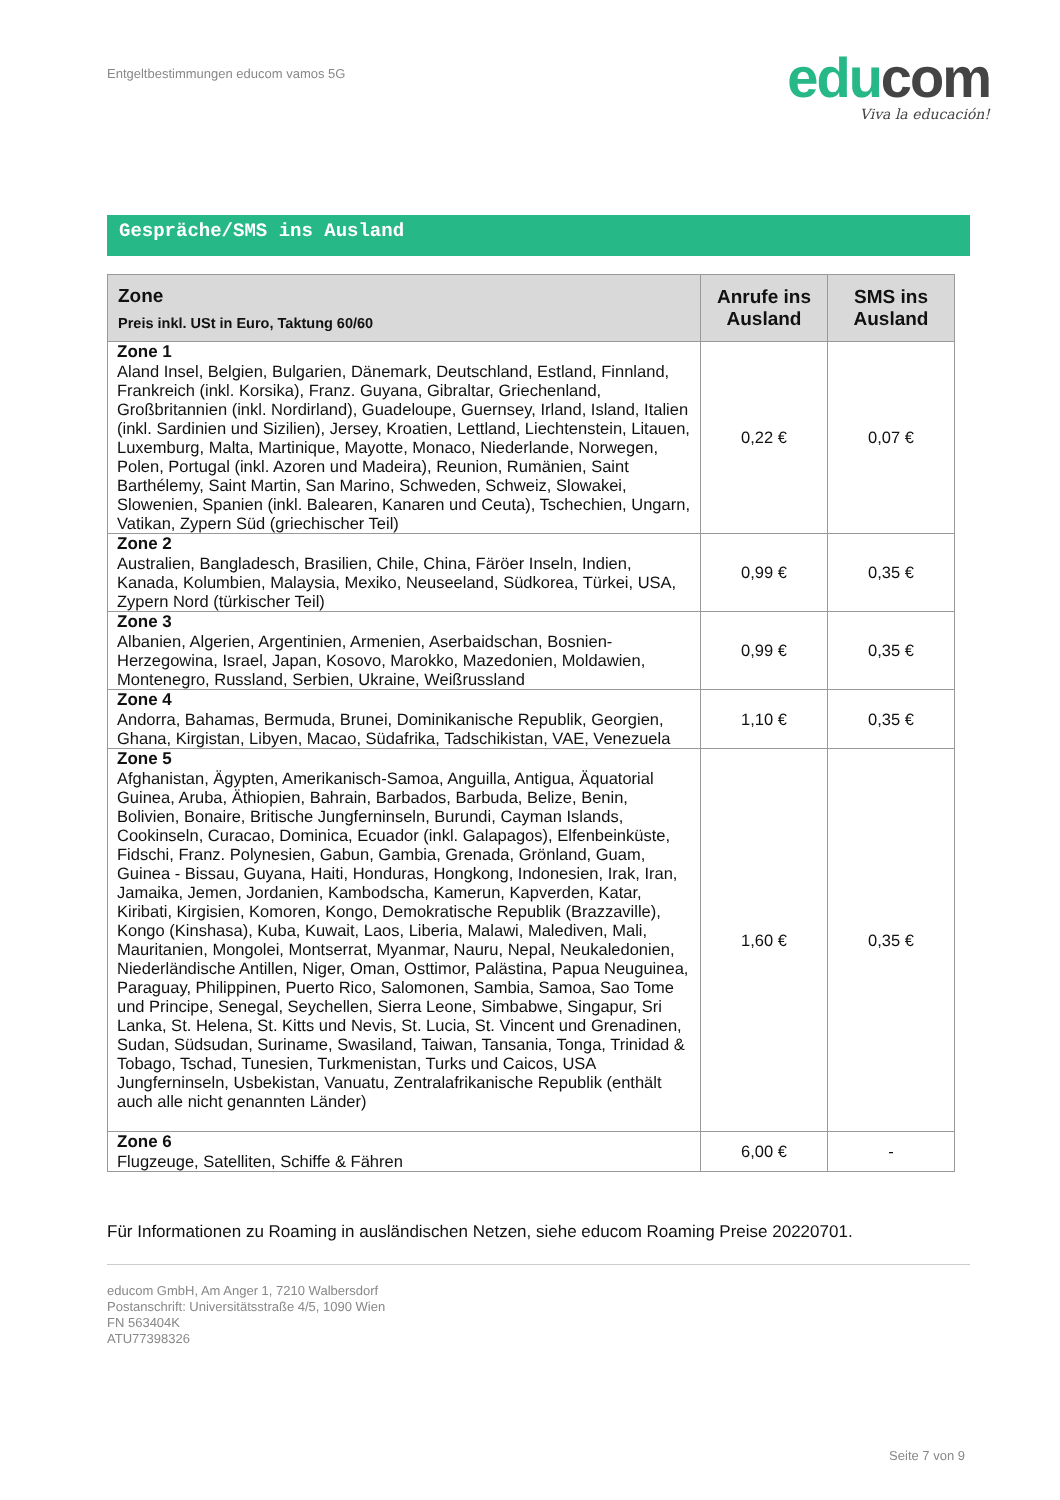Entgeltbestimmungen educom vamos 5G
edu com
Viva la educación!
Gespräche/SMS ins Ausland
| Zone Preis inkl. USt in Euro, Taktung 60/60 | Anrufe ins Ausland | SMS ins Ausland |
| --- | --- | --- |
| Zone 1 Aland Insel, Belgien, Bulgarien, Dänemark, Deutschland, Estland, Finnland, Frankreich (inkl. Korsika), Franz. Guyana, Gibraltar, Griechenland, Großbritannien (inkl. Nordirland), Guadeloupe, Guernsey, Irland, Island, Italien (inkl. Sardinien und Sizilien), Jersey, Kroatien, Lettland, Liechtenstein, Litauen, Luxemburg, Malta, Martinique, Mayotte, Monaco, Niederlande, Norwegen, Polen, Portugal (inkl. Azoren und Madeira), Reunion, Rumänien, Saint Barthélemy, Saint Martin, San Marino, Schweden, Schweiz, Slowakei, Slowenien, Spanien (inkl. Balearen, Kanaren und Ceuta), Tschechien, Ungarn, Vatikan, Zypern Süd (griechischer Teil) | 0,22 € | 0,07 € |
| Zone 2 Australien, Bangladesch, Brasilien, Chile, China, Färöer Inseln, Indien, Kanada, Kolumbien, Malaysia, Mexiko, Neuseeland, Südkorea, Türkei, USA, Zypern Nord (türkischer Teil) | 0,99 € | 0,35 € |
| Zone 3 Albanien, Algerien, Argentinien, Armenien, Aserbaidschan, Bosnien-Herzegowina, Israel, Japan, Kosovo, Marokko, Mazedonien, Moldawien, Montenegro, Russland, Serbien, Ukraine, Weißrussland | 0,99 € | 0,35 € |
| Zone 4 Andorra, Bahamas, Bermuda, Brunei, Dominikanische Republik, Georgien, Ghana, Kirgistan, Libyen, Macao, Südafrika, Tadschikistan, VAE, Venezuela | 1,10 € | 0,35 € |
| Zone 5 Afghanistan, Ägypten, Amerikanisch-Samoa, Anguilla, Antigua, Äquatorial Guinea, Aruba, Äthiopien, Bahrain, Barbados, Barbuda, Belize, Benin, Bolivien, Bonaire, Britische Jungferninseln, Burundi, Cayman Islands, Cookinseln, Curacao, Dominica, Ecuador (inkl. Galapagos), Elfenbeinküste, Fidschi, Franz. Polynesien, Gabun, Gambia, Grenada, Grönland, Guam, Guinea - Bissau, Guyana, Haiti, Honduras, Hongkong, Indonesien, Irak, Iran, Jamaika, Jemen, Jordanien, Kambodscha, Kamerun, Kapverden, Katar, Kiribati, Kirgisien, Komoren, Kongo, Demokratische Republik (Brazzaville), Kongo (Kinshasa), Kuba, Kuwait, Laos, Liberia, Malawi, Malediven, Mali, Mauritanien, Mongolei, Montserrat, Myanmar, Nauru, Nepal, Neukaledonien, Niederländische Antillen, Niger, Oman, Osttimor, Palästina, Papua Neuguinea, Paraguay, Philippinen, Puerto Rico, Salomonen, Sambia, Samoa, Sao Tome und Principe, Senegal, Seychellen, Sierra Leone, Simbabwe, Singapur, Sri Lanka, St. Helena, St. Kitts und Nevis, St. Lucia, St. Vincent und Grenadinen, Sudan, Südsudan, Suriname, Swasiland, Taiwan, Tansania, Tonga, Trinidad & Tobago, Tschad, Tunesien, Turkmenistan, Turks und Caicos, USA Jungferninseln, Usbekistan, Vanuatu, Zentralafrikanische Republik (enthält auch alle nicht genannten Länder) | 1,60 € | 0,35 € |
| Zone 6 Flugzeuge, Satelliten, Schiffe & Fähren | 6,00 € | - |
Für Informationen zu Roaming in ausländischen Netzen, siehe educom Roaming Preise 20220701.
educom GmbH, Am Anger 1, 7210 Walbersdorf
Postanschrift: Universitätsstraße 4/5, 1090 Wien
FN 563404K
ATU77398326
Seite 7 von 9